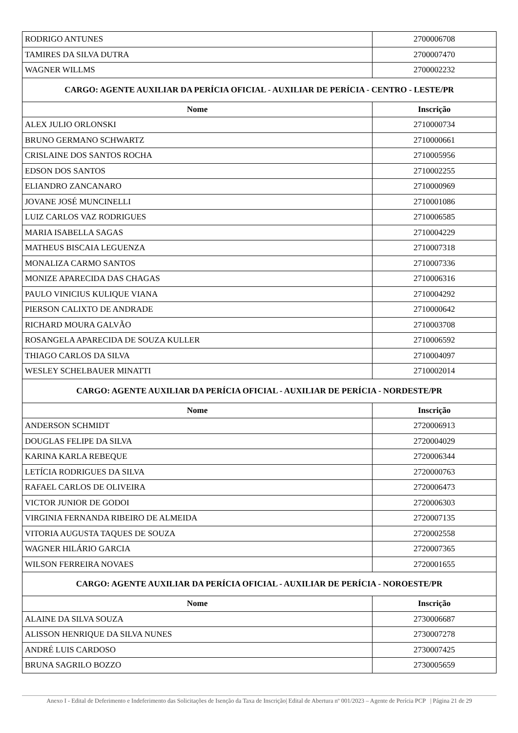| RODRIGO ANTUNES | 2700006708 |
| TAMIRES DA SILVA DUTRA | 2700007470 |
| WAGNER WILLMS | 2700002232 |
| CARGO: AGENTE AUXILIAR DA PERÍCIA OFICIAL - AUXILIAR DE PERÍCIA - CENTRO - LESTE/PR | |
| Nome | Inscrição |
| ALEX JULIO ORLONSKI | 2710000734 |
| BRUNO GERMANO SCHWARTZ | 2710000661 |
| CRISLAINE DOS SANTOS ROCHA | 2710005956 |
| EDSON DOS SANTOS | 2710002255 |
| ELIANDRO ZANCANARO | 2710000969 |
| JOVANE JOSÉ MUNCINELLI | 2710001086 |
| LUIZ CARLOS VAZ RODRIGUES | 2710006585 |
| MARIA ISABELLA SAGAS | 2710004229 |
| MATHEUS BISCAIA LEGUENZA | 2710007318 |
| MONALIZA CARMO SANTOS | 2710007336 |
| MONIZE APARECIDA DAS CHAGAS | 2710006316 |
| PAULO VINICIUS KULIQUE VIANA | 2710004292 |
| PIERSON CALIXTO DE ANDRADE | 2710000642 |
| RICHARD MOURA GALVÃO | 2710003708 |
| ROSANGELA APARECIDA DE SOUZA KULLER | 2710006592 |
| THIAGO CARLOS DA SILVA | 2710004097 |
| WESLEY SCHELBAUER MINATTI | 2710002014 |
| CARGO: AGENTE AUXILIAR DA PERÍCIA OFICIAL - AUXILIAR DE PERÍCIA - NORDESTE/PR | |
| Nome | Inscrição |
| ANDERSON SCHMIDT | 2720006913 |
| DOUGLAS FELIPE DA SILVA | 2720004029 |
| KARINA KARLA REBEQUE | 2720006344 |
| LETÍCIA RODRIGUES DA SILVA | 2720000763 |
| RAFAEL CARLOS DE OLIVEIRA | 2720006473 |
| VICTOR JUNIOR DE GODOI | 2720006303 |
| VIRGINIA FERNANDA RIBEIRO DE ALMEIDA | 2720007135 |
| VITORIA AUGUSTA TAQUES DE SOUZA | 2720002558 |
| WAGNER HILÁRIO GARCIA | 2720007365 |
| WILSON FERREIRA NOVAES | 2720001655 |
| CARGO: AGENTE AUXILIAR DA PERÍCIA OFICIAL - AUXILIAR DE PERÍCIA - NOROESTE/PR | |
| Nome | Inscrição |
| ALAINE DA SILVA SOUZA | 2730006687 |
| ALISSON HENRIQUE DA SILVA NUNES | 2730007278 |
| ANDRÉ LUIS CARDOSO | 2730007425 |
| BRUNA SAGRILO BOZZO | 2730005659 |
Anexo I - Edital de Deferimento e Indeferimento das Solicitações de Isenção da Taxa de Inscrição| Edital de Abertura nº 001/2023 – Agente de Perícia PCP | Página 21 de 29